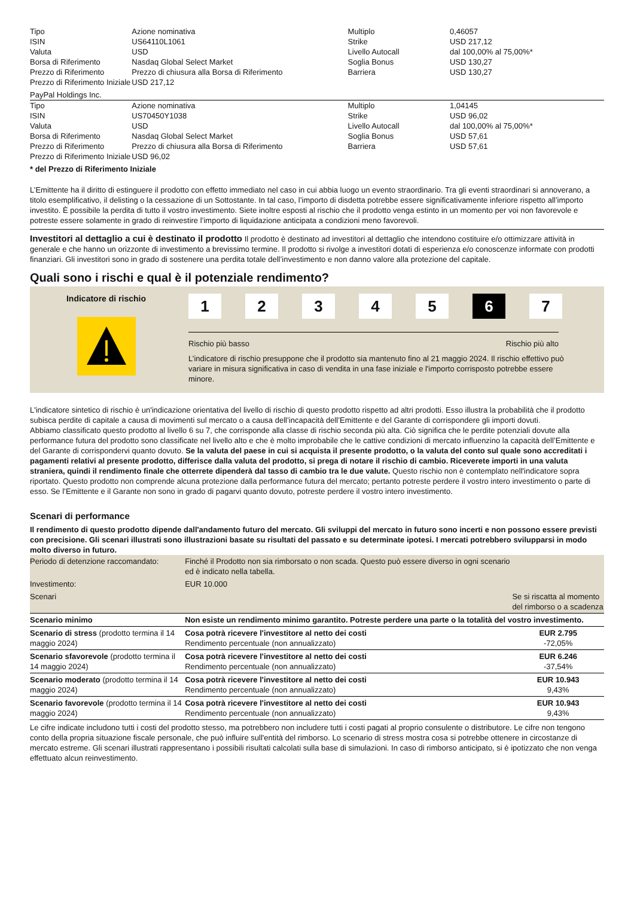| Tipo | Azione nominativa | Multiplo | 0,46057 |
| ISIN | US64110L1061 | Strike | USD 217,12 |
| Valuta | USD | Livello Autocall | dal 100,00% al 75,00%* |
| Borsa di Riferimento | Nasdaq Global Select Market | Soglia Bonus | USD 130,27 |
| Prezzo di Riferimento | Prezzo di chiusura alla Borsa di Riferimento | Barriera | USD 130,27 |
| Prezzo di Riferimento Iniziale | USD 217,12 | | |
PayPal Holdings Inc.
| Tipo | Azione nominativa | Multiplo | 1,04145 |
| ISIN | US70450Y1038 | Strike | USD 96,02 |
| Valuta | USD | Livello Autocall | dal 100,00% al 75,00%* |
| Borsa di Riferimento | Nasdaq Global Select Market | Soglia Bonus | USD 57,61 |
| Prezzo di Riferimento | Prezzo di chiusura alla Borsa di Riferimento | Barriera | USD 57,61 |
| Prezzo di Riferimento Iniziale | USD 96,02 | | |
* del Prezzo di Riferimento Iniziale
L’Emittente ha il diritto di estinguere il prodotto con effetto immediato nel caso in cui abbia luogo un evento straordinario. Tra gli eventi straordinari si annoverano, a titolo esemplificativo, il delisting o la cessazione di un Sottostante. In tal caso, l’importo di disdetta potrebbe essere significativamente inferiore rispetto all’importo investito. È possibile la perdita di tutto il vostro investimento. Siete inoltre esposti al rischio che il prodotto venga estinto in un momento per voi non favorevole e potreste essere solamente in grado di reinvestire l’importo di liquidazione anticipata a condizioni meno favorevoli.
Investitori al dettaglio a cui è destinato il prodotto Il prodotto è destinato ad investitori al dettaglio che intendono costituire e/o ottimizzare attività in generale e che hanno un orizzonte di investimento a brevissimo termine. Il prodotto si rivolge a investitori dotati di esperienza e/o conoscenze informate con prodotti finanziari. Gli investitori sono in grado di sostenere una perdita totale dell’investimento e non danno valore alla protezione del capitale.
Quali sono i rischi e qual è il potenziale rendimento?
Indicatore di rischio
1 2 3 4 5 6 7
Rischio più basso Rischio più alto
L’indicatore di rischio presuppone che il prodotto sia mantenuto fino al 21 maggio 2024. Il rischio effettivo può variare in misura significativa in caso di vendita in una fase iniziale e l'importo corrisposto potrebbe essere minore.
L'indicatore sintetico di rischio è un'indicazione orientativa del livello di rischio di questo prodotto rispetto ad altri prodotti. Esso illustra la probabilità che il prodotto subisca perdite di capitale a causa di movimenti sul mercato o a causa dell’incapacità dell’Emittente e del Garante di corrispondere gli importi dovuti.
Abbiamo classificato questo prodotto al livello 6 su 7, che corrisponde alla classe di rischio seconda più alta. Ciò significa che le perdite potenziali dovute alla performance futura del prodotto sono classificate nel livello alto e che è molto improbabile che le cattive condizioni di mercato influenzino la capacità dell’Emittente e del Garante di corrispondervi quanto dovuto. Se la valuta del paese in cui si acquista il presente prodotto, o la valuta del conto sul quale sono accreditati i pagamenti relativi al presente prodotto, differisce dalla valuta del prodotto, si prega di notare il rischio di cambio. Riceverete importi in una valuta straniera, quindi il rendimento finale che otterrete dipenderà dal tasso di cambio tra le due valute. Questo rischio non è contemplato nell'indicatore sopra riportato. Questo prodotto non comprende alcuna protezione dalla performance futura del mercato; pertanto potreste perdere il vostro intero investimento o parte di esso. Se l’Emittente e il Garante non sono in grado di pagarvi quanto dovuto, potreste perdere il vostro intero investimento.
Scenari di performance
Il rendimento di questo prodotto dipende dall'andamento futuro del mercato. Gli sviluppi del mercato in futuro sono incerti e non possono essere previsti con precisione. Gli scenari illustrati sono illustrazioni basate su risultati del passato e su determinate ipotesi. I mercati potrebbero svilupparsi in modo molto diverso in futuro.
| Periodo di detenzione raccomandato: | Finché il Prodotto non sia rimborsato o non scada. Questo può essere diverso in ogni scenario ed è indicato nella tabella. | |
| Investimento: | EUR 10.000 | |
| Scenari | | Se si riscatta al momento del rimborso o a scadenza |
| Scenario minimo | Non esiste un rendimento minimo garantito. Potreste perdere una parte o la totalità del vostro investimento. | |
| Scenario di stress (prodotto termina il 14 maggio 2024) | Cosa potrà ricevere l'investitore al netto dei costi Rendimento percentuale (non annualizzato) | EUR 2.795 -72,05% |
| Scenario sfavorevole (prodotto termina il 14 maggio 2024) | Cosa potrà ricevere l'investitore al netto dei costi Rendimento percentuale (non annualizzato) | EUR 6.246 -37,54% |
| Scenario moderato (prodotto termina il 14 maggio 2024) | Cosa potrà ricevere l'investitore al netto dei costi Rendimento percentuale (non annualizzato) | EUR 10.943 9,43% |
| Scenario favorevole (prodotto termina il 14 maggio 2024) | Cosa potrà ricevere l'investitore al netto dei costi Rendimento percentuale (non annualizzato) | EUR 10.943 9,43% |
Le cifre indicate includono tutti i costi del prodotto stesso, ma potrebbero non includere tutti i costi pagati al proprio consulente o distributore. Le cifre non tengono conto della propria situazione fiscale personale, che può influire sull'entità del rimborso. Lo scenario di stress mostra cosa si potrebbe ottenere in circostanze di mercato estreme. Gli scenari illustrati rappresentano i possibili risultati calcolati sulla base di simulazioni. In caso di rimborso anticipato, si è ipotizzato che non venga effettuato alcun reinvestimento.